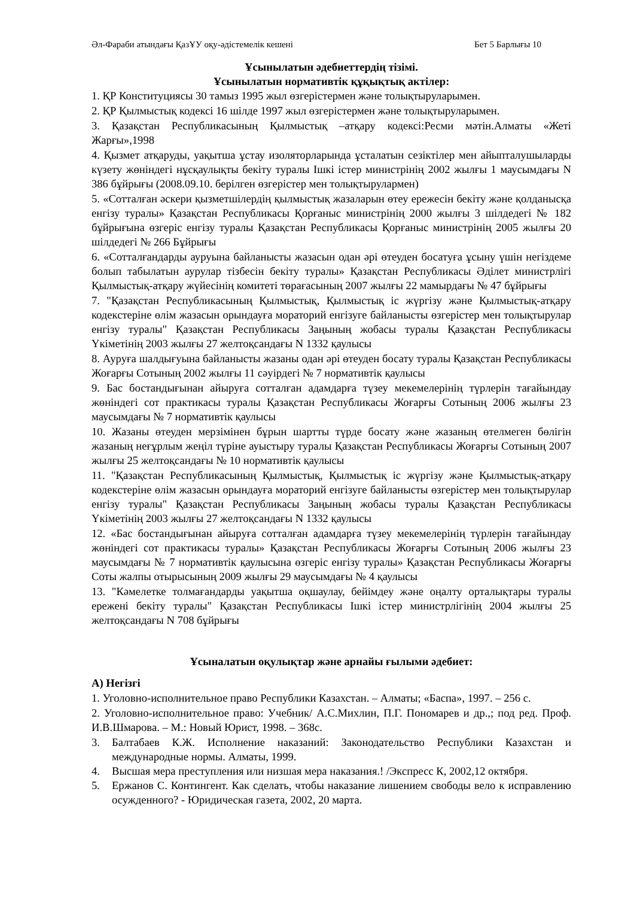Әл-Фараби атындағы ҚазҰУ оқу-әдістемелік кешені Бет 5 Барлығы 10
Ұсынылатын әдебиеттердің тізімі.
Ұсынылатын нормативтік құқықтық актілер:
1. ҚР Конституциясы 30 тамыз 1995 жыл өзгерістермен және толықтыруларымен.
2. ҚР Қылмыстық кодексі 16 шілде 1997 жыл өзгерістермен және толықтыруларымен.
3. Қазақстан Республикасының Қылмыстық –атқару кодексі:Ресми мәтін.Алматы «Жеті Жарғы»,1998
4. Қызмет атқаруды, уақытша ұстау изоляторларында ұсталатын сезіктілер мен айыпталушыларды күзету жөніндегі нұсқаулықты бекіту туралы Ішкі істер министрінің 2002 жылғы 1 маусымдағы N 386 бұйрығы (2008.09.10. берілген өзгерістер мен толықтырулармен)
5. «Сотталған әскери қызметшілердің қылмыстық жазаларын өтеу ережесін бекіту және қолданысқа енгізу туралы» Қазақстан Республикасы Қорғаныс министрінің 2000 жылғы 3 шілдедегі № 182 бұйрығына өзгеріс енгізу туралы Қазақстан Республикасы Қорғаныс министрінің 2005 жылғы 20 шілдедегі № 266 Бұйрығы
6. «Сотталғандарды ауруына байланысты жазасын одан әрі өтеуден босатуға ұсыну үшін негіздеме болып табылатын аурулар тізбесін бекіту туралы» Қазақстан Республикасы Әділет министрлігі Қылмыстық-атқару жүйесінің комитеті төрағасының 2007 жылғы 22 мамырдағы № 47 бұйрығы
7. "Қазақстан Республикасының Қылмыстық, Қылмыстық іс жүргізу және Қылмыстық-атқару кодекстеріне өлім жазасын орындауға мораторий енгізуге байланысты өзгерістер мен толықтырулар енгізу туралы" Қазақстан Республикасы Заңының жобасы туралы Қазақстан Республикасы Үкіметінің 2003 жылғы 27 желтоқсандағы N 1332 қаулысы
8. Ауруға шалдығуына байланысты жазаны одан әрі өтеуден босату туралы Қазақстан Республикасы Жоғарғы Сотының 2002 жылғы 11 сәуірдегі № 7 нормативтік қаулысы
9. Бас бостандығынан айыруға сотталған адамдарға түзеу мекемелерінің түрлерін тағайындау жөніндегі сот практикасы туралы Қазақстан Республикасы Жоғарғы Сотының 2006 жылғы 23 маусымдағы № 7 нормативтік қаулысы
10. Жазаны өтеуден мерзімінен бұрын шартты түрде босату және жазаның өтелмеген бөлігін жазаның неғұрлым жеңіл түріне ауыстыру туралы Қазақстан Республикасы Жоғарғы Сотының 2007 жылғы 25 желтоқсандағы № 10 нормативтік қаулысы
11. "Қазақстан Республикасының Қылмыстық, Қылмыстық іс жүргізу және Қылмыстық-атқару кодекстеріне өлім жазасын орындауға мораторий енгізуге байланысты өзгерістер мен толықтырулар енгізу туралы" Қазақстан Республикасы Заңының жобасы туралы Қазақстан Республикасы Үкіметінің 2003 жылғы 27 желтоқсандағы N 1332 қаулысы
12. «Бас бостандығынан айыруға сотталған адамдарға түзеу мекемелерінің түрлерін тағайындау жөніндегі сот практикасы туралы» Қазақстан Республикасы Жоғарғы Сотының 2006 жылғы 23 маусымдағы № 7 нормативтік қаулысына өзгеріс енгізу туралы» Қазақстан Республикасы Жоғарғы Соты жалпы отырысының 2009 жылғы 29 маусымдағы № 4 қаулысы
13. "Кәмелетке толмағандарды уақытша оқшаулау, бейімдеу және оңалту орталықтары туралы ережені бекіту туралы" Қазақстан Республикасы Ішкі істер министрлігінің 2004 жылғы 25 желтоқсандағы N 708 бұйрығы
Ұсыналатын оқулықтар және арнайы ғылыми әдебиет:
А) Негізгі
1. Уголовно-исполнительное право Республики Казахстан. – Алматы; «Баспа», 1997. – 256 с.
2. Уголовно-исполнительное право: Учебник/ А.С.Михлин, П.Г. Пономарев и др.,; под ред. Проф. И.В.Шмарова. – М.: Новый Юрист, 1998. – 368с.
3. Балтабаев К.Ж. Исполнение наказаний: Законодательство Республики Казахстан и международные нормы. Алматы, 1999.
4. Высшая мера преступления или низшая мера наказания.! /Экспресс К, 2002,12 октября.
5. Ержанов С. Контингент. Как сделать, чтобы наказание лишением свободы вело к исправлению осужденного? - Юридическая газета, 2002, 20 марта.